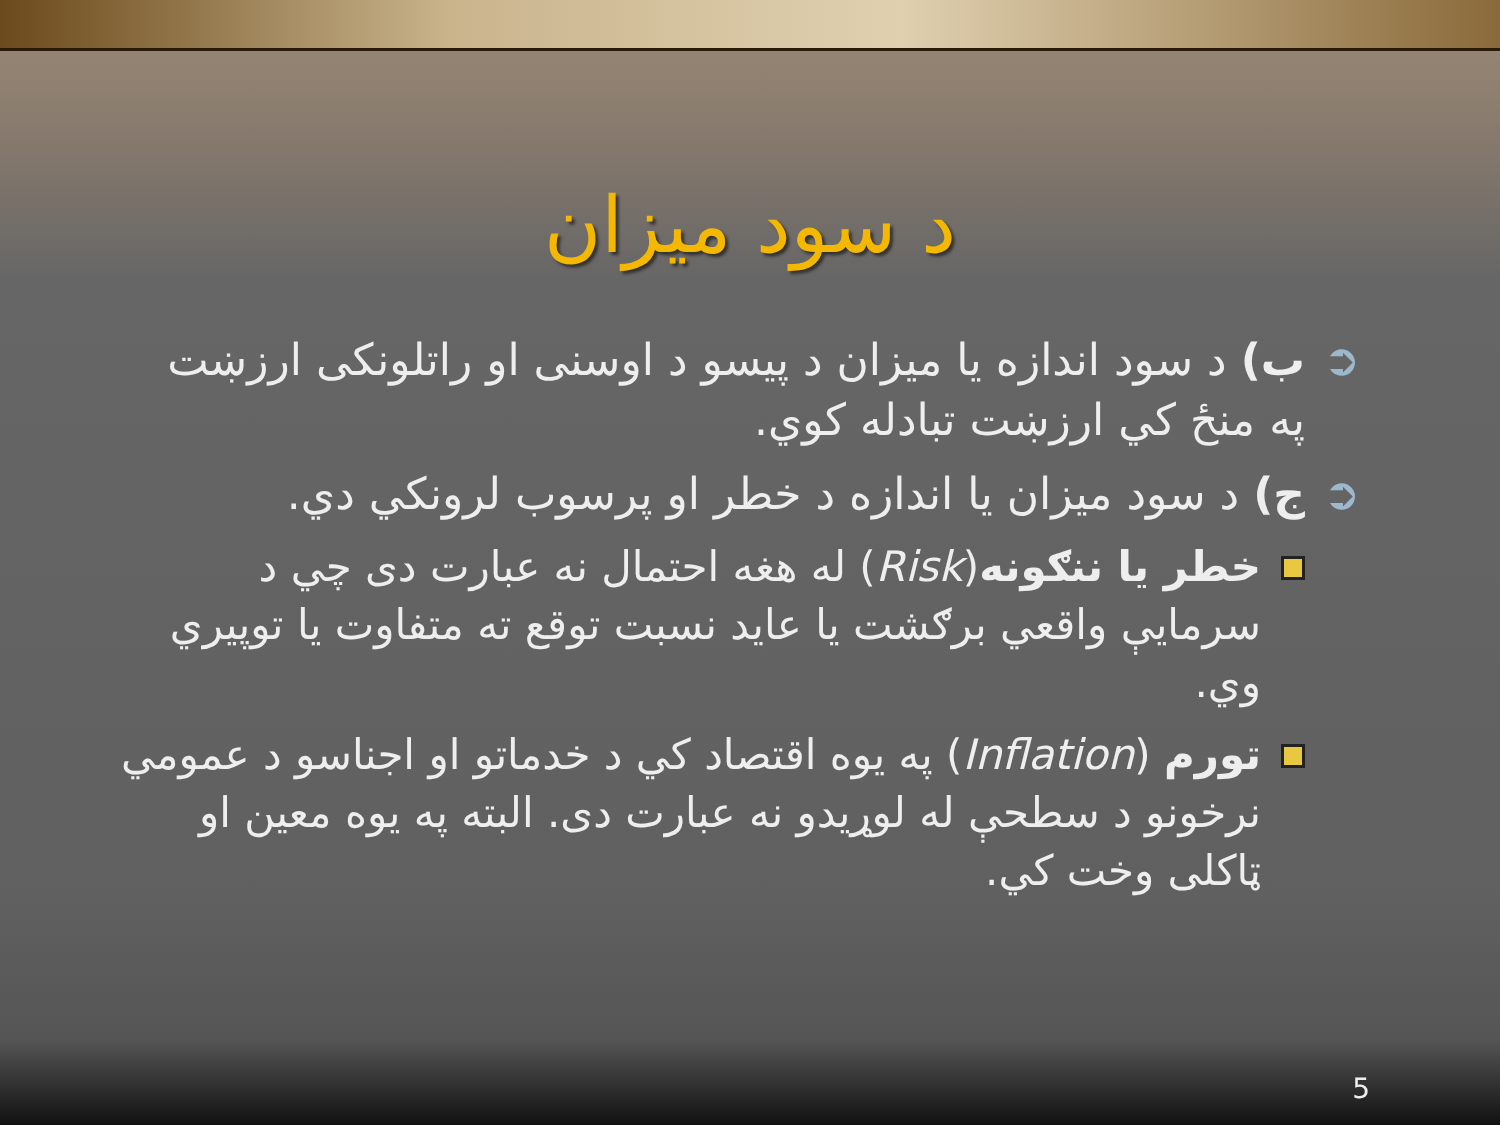د سود ميزان
➲ ب) د سود اندازه يا ميزان د پيسو د اوسنى او راتلونکی ارزښت په منځ کي ارزښت تبادله کوي.
➲ ج) د سود ميزان يا اندازه د خطر او پرسوب لرونکي دي.
خطر يا ننګونه(Risk) له هغه احتمال نه عبارت دی چي د سرمايې واقعي برګشت يا عايد نسبت توقع ته متفاوت يا توپيري وي.
تورم (Inflation) په يوه اقتصاد کي د خدماتو او اجناسو د عمومي نرخونو د سطحې له لوړيدو نه عبارت دی. البته په يوه معين او ټاکلی وخت کي.
5